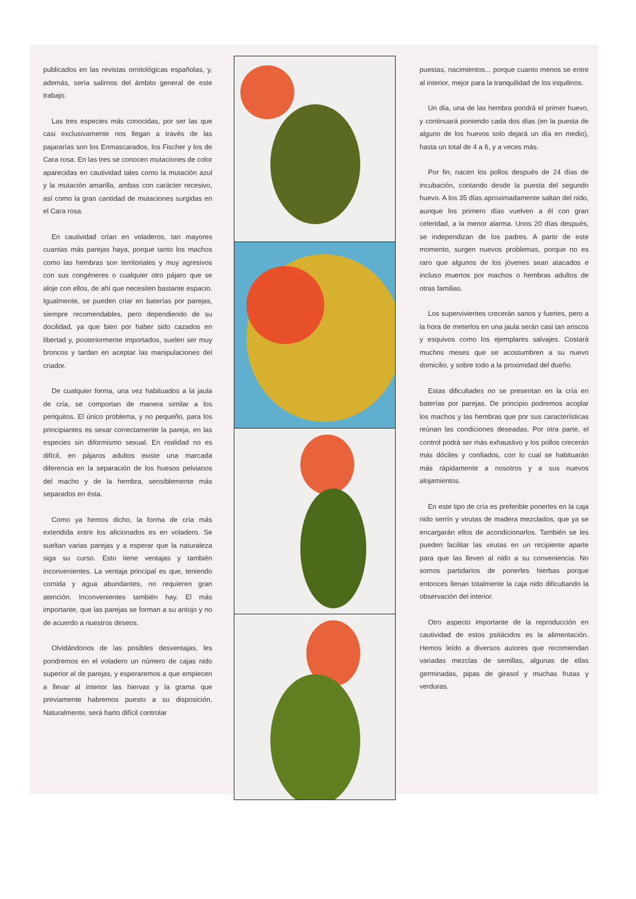publicados en las revistas ornitológicas españolas, y, además, sería salirnos del ámbito general de este trabajo.
Las tres especies más conocidas, por ser las que casi exclusivamente nos llegan a través de las pajararías son los Enmascarados, los Fischer y los de Cara rosa. En las tres se conocen mutaciones de color aparecidas en cautividad tales como la mutación azul y la mutación amarilla, ambas con carácter recesivo, así como la gran cantidad de mutaciones surgidas en el Cara rosa.
En cautividad crían en voladeros, tan mayores cuantas más parejas haya, porque tanto los machos como las hembras son territoriales y muy agresivos con sus congéneres o cualquier otro pájaro que se aloje con ellos, de ahí que necesiten bastante espacio. Igualmente, se pueden criar en baterías por parejas, siempre recomendables, pero dependiendo de su docilidad, ya que bien por haber sido cazados en libertad y, posteriormente importados, suelen ser muy broncos y tardan en aceptar las manipulaciones del criador.
De cualquier forma, una vez habituados a la jaula de cría, se comportan de manera similar a los periquitos. El único problema, y no pequeño, para los principiantes es sexar correctamente la pareja, en las especies sin diformismo sexual. En realidad no es difícil, en pájaros adultos existe una marcada diferencia en la separación de los huesos pelvianos del macho y de la hembra, sensiblemente más separados en ésta.
Como ya hemos dicho, la forma de cría más extendida entre los aficionados es en voladero. Se sueltan varias parejas y a esperar que la naturaleza siga su curso. Esto tiene ventajas y también inconvenientes. La ventaja principal es que, teniendo comida y agua abundantes, no requieren gran atención. Inconvenientes también hay. El más importante, que las parejas se forman a su antojo y no de acuerdo a nuestros deseos.
Olvidándonos de las posibles desventajas, les pondremos en el voladero un número de cajas nido superior al de parejas, y esperaremos a que empiecen a llevar al interior las hiervas y la grama que previamente habremos puesto a su disposición. Naturalmente, será harto difícil controlar
puestas, nacimientos... porque cuanto menos se entre al interior, mejor para la tranquilidad de los inquilinos.
Un día, una de las hembra pondrá el primer huevo, y continuará poniendo cada dos días (en la puesta de alguno de los huevos solo dejará un día en medio), hasta un total de 4 a 6, y a veces más.
Por fin, nacen los pollos después de 24 días de incubación, contando desde la puesta del segundo huevo. A los 35 días aproximadamente saltan del nido, aunque los primero días vuelven a él con gran celeridad, a la menor alarma. Unos 20 días después, se independizan de los padres. A partir de este momento, surgen nuevos problemas, porque no es raro que algunos de los jóvenes sean atacados e incluso muertos por machos o hembras adultos de otras familias.
Los supervivientes crecerán sanos y fuertes, pero a la hora de meterlos en una jaula serán casi tan ariscos y esquivos como los ejemplares salvajes. Costará muchos meses que se acostumbren a su nuevo domicilio, y sobre todo a la proximidad del dueño.
Estas dificultades no se presentan en la cría en baterías por parejas. De principio podremos acoplar los machos y las hembras que por sus características reúnan las condiciones deseadas. Por otra parte, el control podrá ser más exhaustivo y los pollos crecerán más dóciles y confiados, con lo cual se habituarán más rápidamente a nosotros y a sus nuevos alojamientos.
En este tipo de cría es preferible ponerles en la caja nido serrín y virutas de madera mezclados, que ya se encargarán ellos de acondicionarlos. También se les pueden facilitar las virutas en un recipiente aparte para que las lleven al nido a su conveniencia. No somos partidarios de ponerles hierbas porque entonces llenan totalmente la caja nido dificultando la observación del interior.
Otro aspecto importante de la reproducción en cautividad de estos psitácidos es la alimentación. Hemos leído a diversos autores que recomiendan variadas mezclas de semillas, algunas de ellas germinadas, pipas de girasol y muchas frutas y verduras.